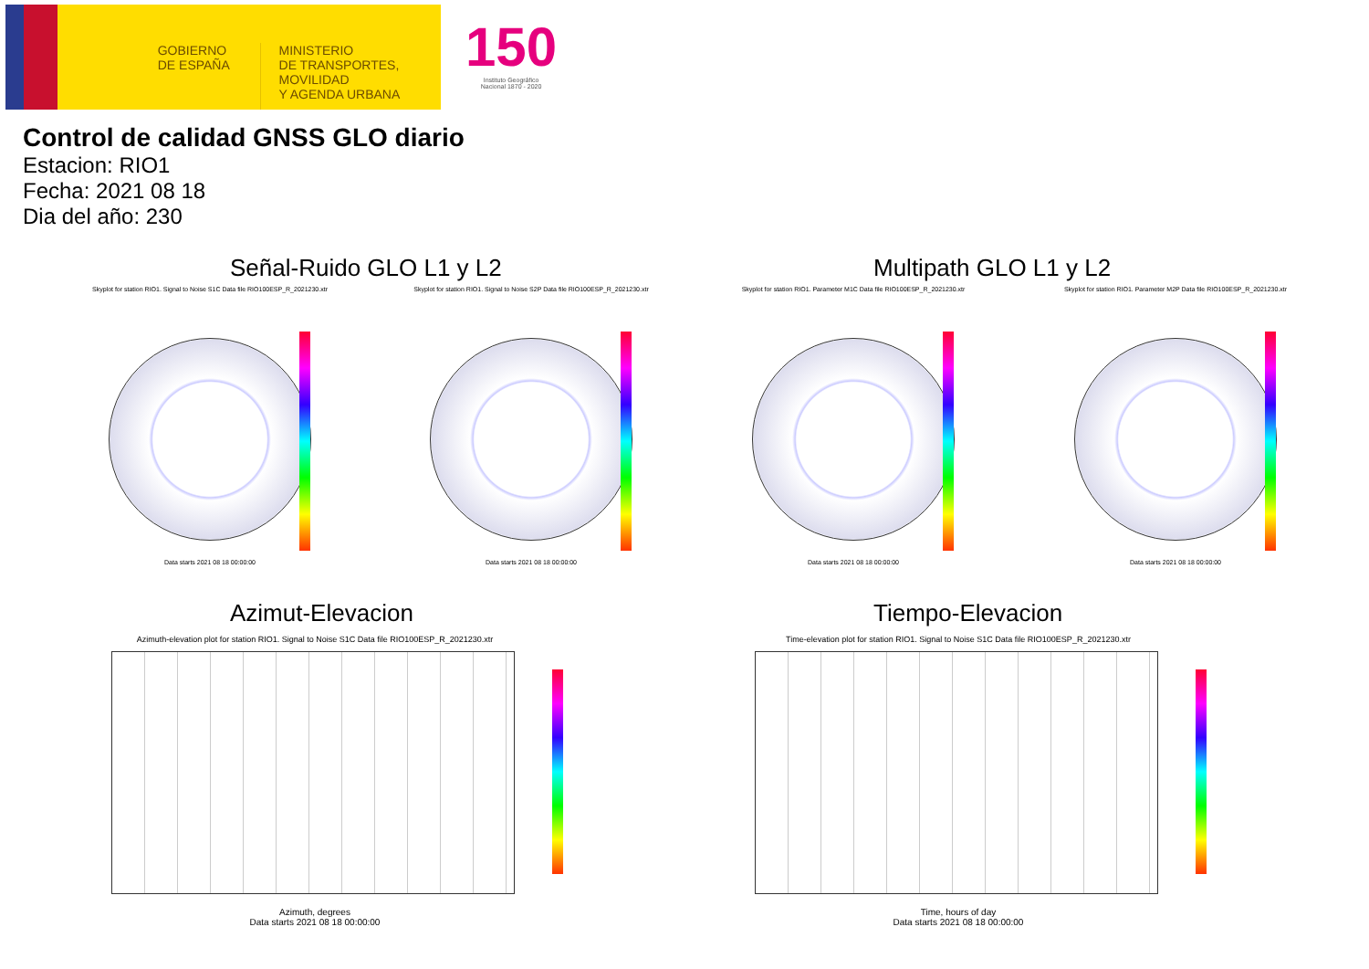GOBIERNO
DE ESPAÑA
MINISTERIO
DE TRANSPORTES, MOVILIDAD
Y AGENDA URBANA
150
Instituto Geográfico
Nacional 1870 - 2020
Control de calidad GNSS GLO diario
Estacion: RIO1
Fecha: 2021 08 18
Dia del año: 230
Señal-Ruido GLO L1 y L2 Multipath GLO L1 y L2
Skyplot for station RIO1. Signal to Noise S1C Data file RIO100ESP_R_2021230.xtr
Data starts 2021 08 18 00:00:00
Skyplot for station RIO1. Signal to Noise S2P Data file RIO100ESP_R_2021230.xtr
Data starts 2021 08 18 00:00:00
Skyplot for station RIO1. Parameter M1C Data file RIO100ESP_R_2021230.xtr
Data starts 2021 08 18 00:00:00
Skyplot for station RIO1. Parameter M2P Data file RIO100ESP_R_2021230.xtr
Data starts 2021 08 18 00:00:00
Azimut-Elevacion Tiempo-Elevacion
Azimuth-elevation plot for station RIO1. Signal to Noise S1C Data file RIO100ESP_R_2021230.xtr
Azimuth, degrees
Data starts 2021 08 18 00:00:00
Time-elevation plot for station RIO1. Signal to Noise S1C Data file RIO100ESP_R_2021230.xtr
Time, hours of day
Data starts 2021 08 18 00:00:00